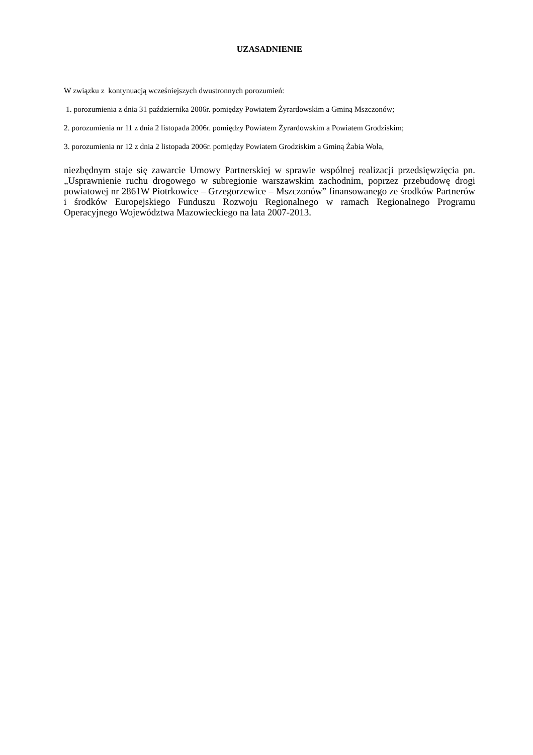UZASADNIENIE
W związku z kontynuacją wcześniejszych dwustronnych porozumień:
1. porozumienia z dnia 31 października 2006r. pomiędzy Powiatem Żyrardowskim a Gminą Mszczonów;
2. porozumienia nr 11 z dnia 2 listopada 2006r. pomiędzy Powiatem Żyrardowskim a Powiatem Grodziskim;
3. porozumienia nr 12 z dnia 2 listopada 2006r. pomiędzy Powiatem Grodziskim a Gminą Żabia Wola,
niezbędnym staje się zawarcie Umowy Partnerskiej w sprawie wspólnej realizacji przedsięwzięcia pn. „Usprawnienie ruchu drogowego w subregionie warszawskim zachodnim, poprzez przebudowę drogi powiatowej nr 2861W Piotrkowice – Grzegorzewice – Mszczonów” finansowanego ze środków Partnerów i środków Europejskiego Funduszu Rozwoju Regionalnego w ramach Regionalnego Programu Operacyjnego Województwa Mazowieckiego na lata 2007-2013.